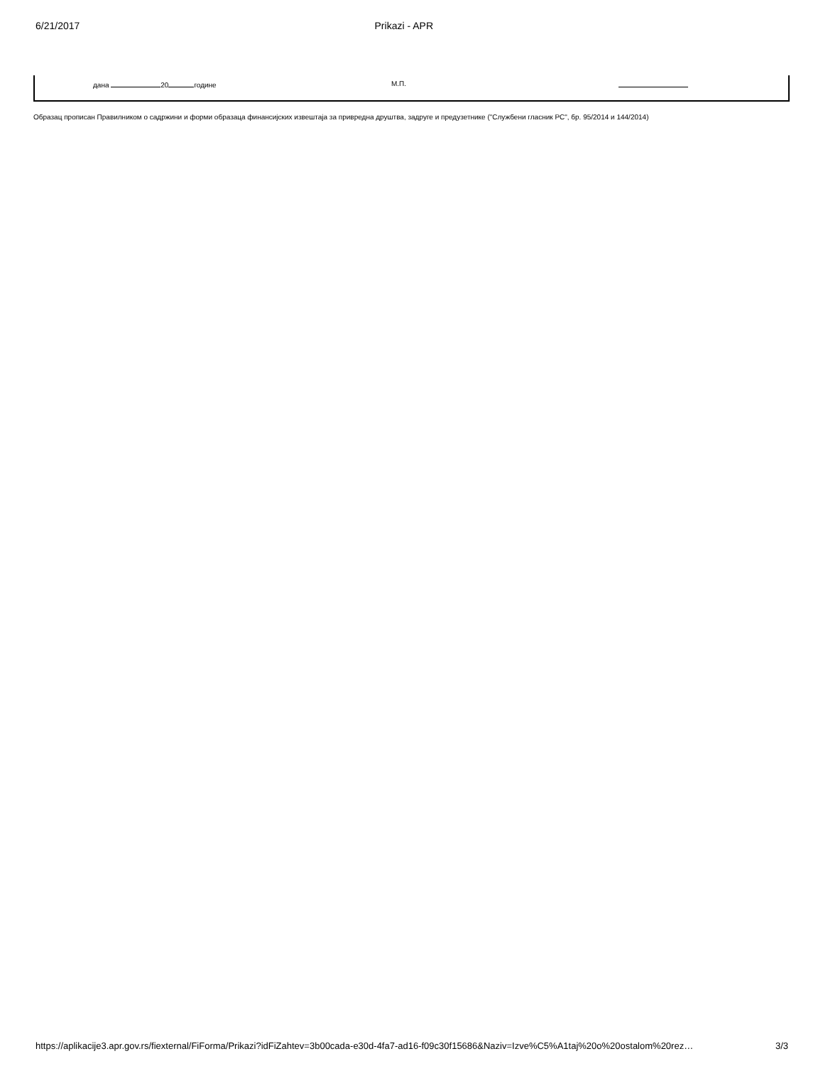6/21/2017 Prikazi - APR
дана 20 године М.П.
Образац прописан Правилником о садржини и форми образаца финансијских извештаја за привредна друштва, задруге и предузетнике ("Службени гласник РС", бр. 95/2014 и 144/2014)
https://aplikacije3.apr.gov.rs/fiexternal/FiForma/Prikazi?idFiZahtev=3b00cada-e30d-4fa7-ad16-f09c30f15686&Naziv=Izve%C5%A1taj%20o%20ostalom%20rez… 3/3